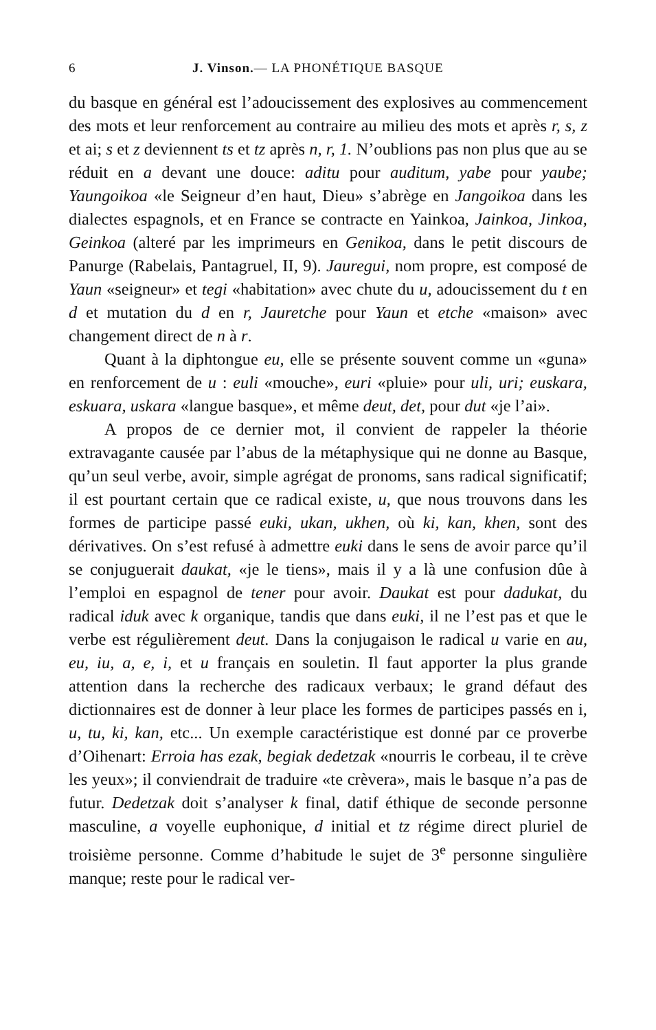6 J. Vinson.— LA PHONÉTIQUE BASQUE
du basque en général est l’adoucissement des explosives au commencement des mots et leur renforcement au contraire au milieu des mots et après r, s, z et ai; s et z deviennent ts et tz après n, r, 1. N’oublions pas non plus que au se réduit en a devant une douce: aditu pour auditum, yabe pour yaube; Yaungoikoa «le Seigneur d’en haut, Dieu» s’abrège en Jangoikoa dans les dialectes espagnols, et en France se contracte en Yainkoa, Jainkoa, Jinkoa, Geinkoa (alteré par les imprimeurs en Genikoa, dans le petit discours de Panurge (Rabelais, Pantagruel, II, 9). Jauregui, nom propre, est composé de Yaun «seigneur» et tegi «habitation» avec chute du u, adoucissement du t en d et mutation du d en r, Jauretche pour Yaun et etche «maison» avec changement direct de n à r.
Quant à la diphtongue eu, elle se présente souvent comme un «guna» en renforcement de u : euli «mouche», euri «pluie» pour uli, uri; euskara, eskuara, uskara «langue basque», et même deut, det, pour dut «je l’ai».
A propos de ce dernier mot, il convient de rappeler la théorie extravagante causée par l’abus de la métaphysique qui ne donne au Basque, qu’un seul verbe, avoir, simple agrégat de pronoms, sans radical significatif; il est pourtant certain que ce radical existe, u, que nous trouvons dans les formes de participe passé euki, ukan, ukhen, où ki, kan, khen, sont des dérivatives. On s’est refusé à admettre euki dans le sens de avoir parce qu’il se conjuguerait daukat, «je le tiens», mais il y a là une confusion dûe à l’emploi en espagnol de tener pour avoir. Daukat est pour dadukat, du radical iduk avec k organique, tandis que dans euki, il ne l’est pas et que le verbe est régulièrement deut. Dans la conjugaison le radical u varie en au, eu, iu, a, e, i, et u français en souletin. Il faut apporter la plus grande attention dans la recherche des radicaux verbaux; le grand défaut des dictionnaires est de donner à leur place les formes de participes passés en i, u, tu, ki, kan, etc... Un exemple caractéristique est donné par ce proverbe d’Oihenart: Erroia has ezak, begiak dedetzak «nourris le corbeau, il te crève les yeux»; il conviendrait de traduire «te crèvera», mais le basque n’a pas de futur. Dedetzak doit s’analyser k final, datif éthique de seconde personne masculine, a voyelle euphonique, d initial et tz régime direct pluriel de troisième personne. Comme d’habitude le sujet de 3<sup>e</sup> personne singulière manque; reste pour le radical ver-